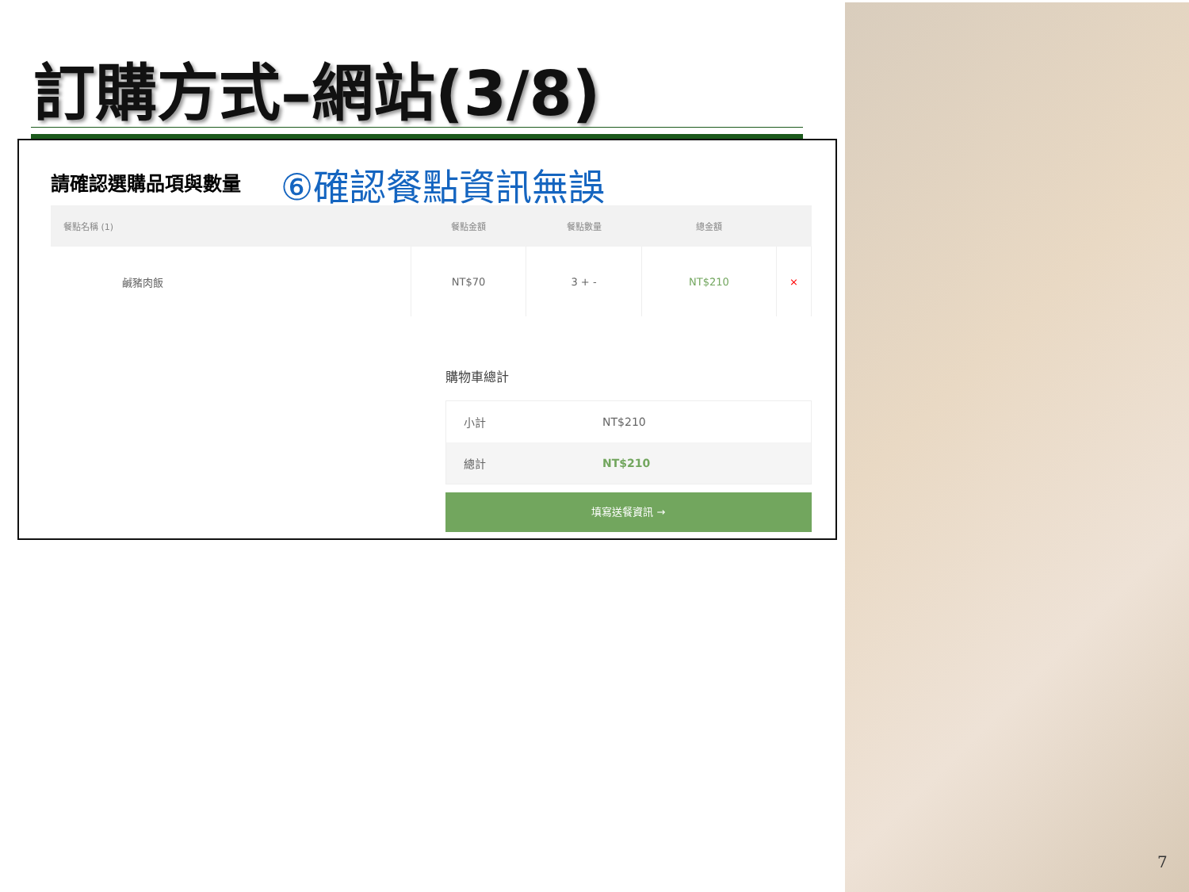訂購方式–網站(3/8)
請確認選購品項與數量 ⑥確認餐點資訊無誤
| 餐點名稱 (1) | 餐點金額 | 餐點數量 | 總金額 | |
| --- | --- | --- | --- | --- |
| 鹹豬肉飯 | NT$70 | 3 + - | NT$210 | × |
購物車總計
| 小計 | NT$210 |
| 總計 | NT$210 |
填寫送餐資訊 →
7